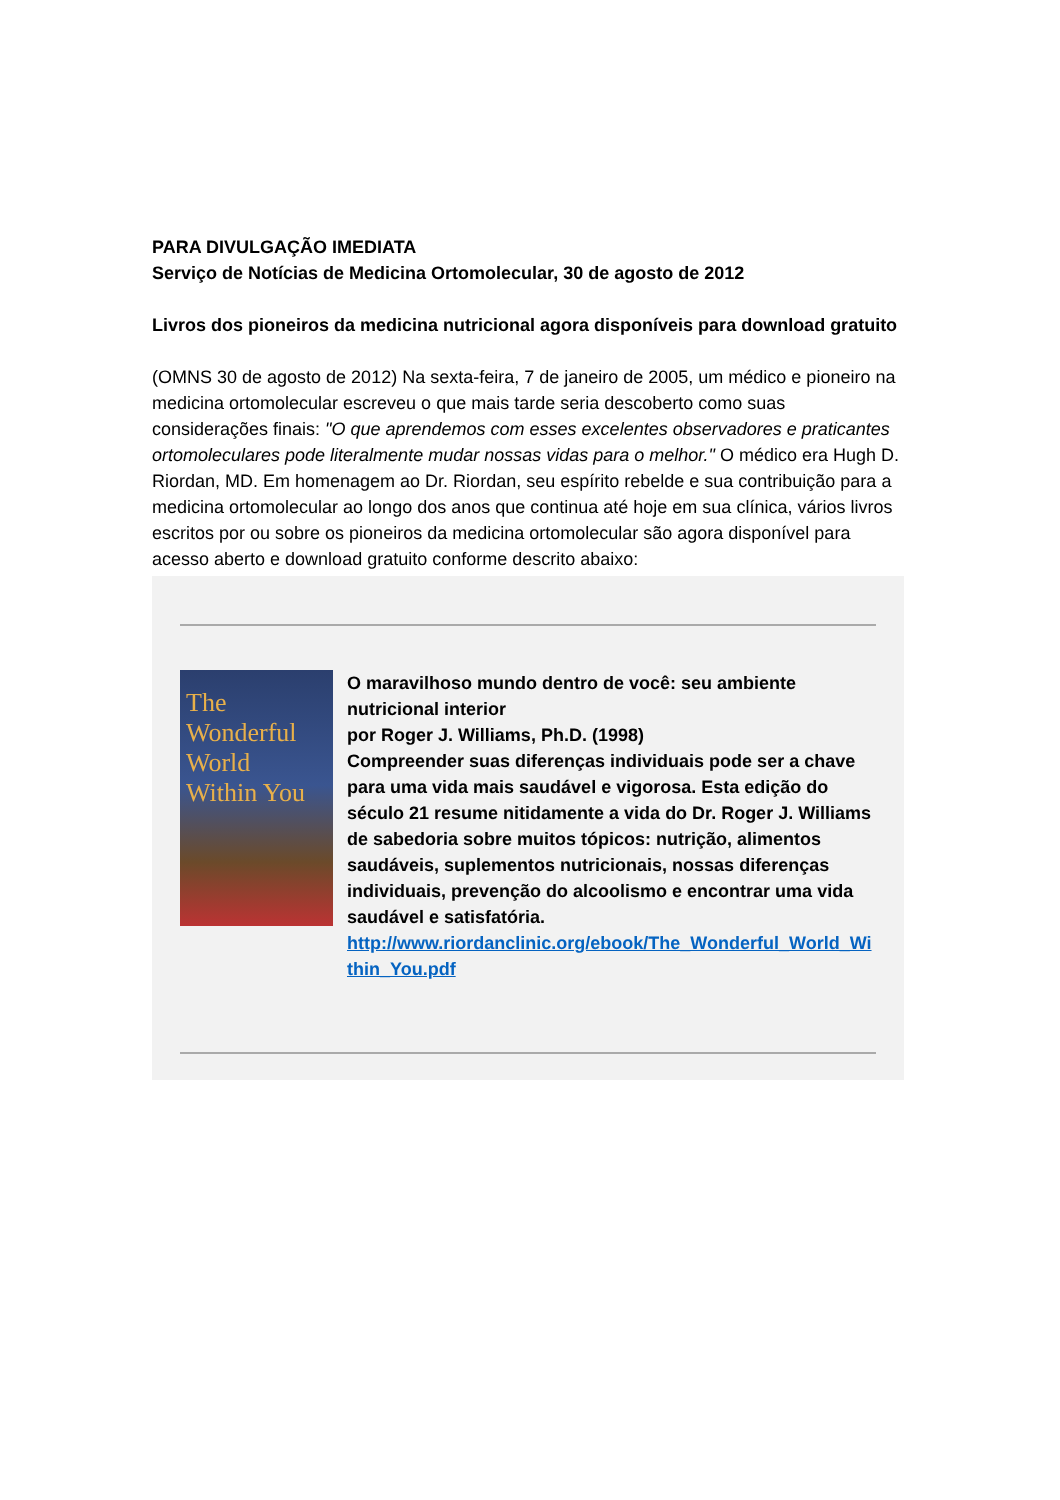PARA DIVULGAÇÃO IMEDIATA
Serviço de Notícias de Medicina Ortomolecular, 30 de agosto de 2012
Livros dos pioneiros da medicina nutricional agora disponíveis para download gratuito
(OMNS 30 de agosto de 2012) Na sexta-feira, 7 de janeiro de 2005, um médico e pioneiro na medicina ortomolecular escreveu o que mais tarde seria descoberto como suas considerações finais: "O que aprendemos com esses excelentes observadores e praticantes ortomoleculares pode literalmente mudar nossas vidas para o melhor." O médico era Hugh D. Riordan, MD. Em homenagem ao Dr. Riordan, seu espírito rebelde e sua contribuição para a medicina ortomolecular ao longo dos anos que continua até hoje em sua clínica, vários livros escritos por ou sobre os pioneiros da medicina ortomolecular são agora disponível para acesso aberto e download gratuito conforme descrito abaixo:
The Wonderful World Within You
O maravilhoso mundo dentro de você: seu ambiente nutricional interior
por Roger J. Williams, Ph.D. (1998)
Compreender suas diferenças individuais pode ser a chave para uma vida mais saudável e vigorosa. Esta edição do século 21 resume nitidamente a vida do Dr. Roger J. Williams de sabedoria sobre muitos tópicos: nutrição, alimentos saudáveis, suplementos nutricionais, nossas diferenças individuais, prevenção do alcoolismo e encontrar uma vida saudável e satisfatória.
http://www.riordanclinic.org/ebook/The_Wonderful_World_Within_You.pdf